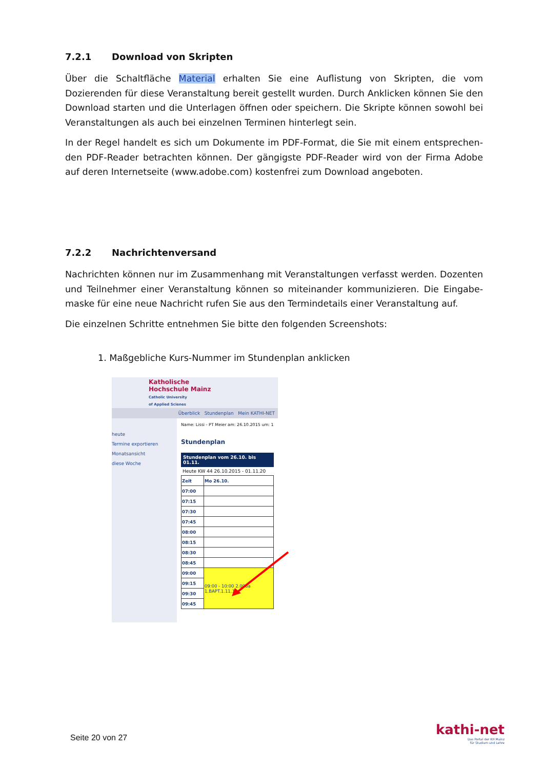7.2.1 Download von Skripten
Über die Schaltfläche Material erhalten Sie eine Auflistung von Skripten, die vom Dozierenden für diese Veranstaltung bereit gestellt wurden. Durch Anklicken können Sie den Download starten und die Unterlagen öffnen oder speichern. Die Skripte können sowohl bei Veranstal­tungen als auch bei einzelnen Terminen hinterlegt sein.
In der Regel handelt es sich um Dokumente im PDF-Format, die Sie mit einem entsprechen­den PDF-Reader betrachten können. Der gängigste PDF-Reader wird von der Firma Adobe auf deren Internetseite (www.adobe.com) kostenfrei zum Download angeboten.
7.2.2 Nachrichtenversand
Nachrichten können nur im Zusammenhang mit Veranstaltungen verfasst werden. Dozenten und Teilnehmer einer Veranstaltung können so miteinander kommunizieren. Die Eingabe­maske für eine neue Nachricht rufen Sie aus den Termindetails einer Veranstaltung auf.
Die einzelnen Schritte entnehmen Sie bitte den folgenden Screenshots:
1. Maßgebliche Kurs-Nummer im Stundenplan anklicken
Katholische
Hochschule Mainz
Catholic University
of Applied Scienes
Überblick Stundenplan Mein KATHI-NET
heute
Termine exportieren
Monatsansicht
diese Woche
Name: Lissi - PT Meier am: 26.10.2015 um: 1
Stundenplan
Stundenplan vom 26.10. bis 01.11.
Heute KW 44 26.10.2015 - 01.11.20
| Zeit | Mo 26.10. |
| 07:00 | |
| 07:15 | |
| 07:30 | |
| 07:45 | |
| 08:00 | |
| 08:15 | |
| 08:30 | |
| 08:45 | |
| 09:00 | 09:00 - 10:00 2.008a 1.BAPT.1.11.10 |
| 09:15 | |
| 09:30 | |
| 09:45 | |
Seite 20 von 27
kathi-net
Das Portal der KH Mainz
für Studium und Lehre